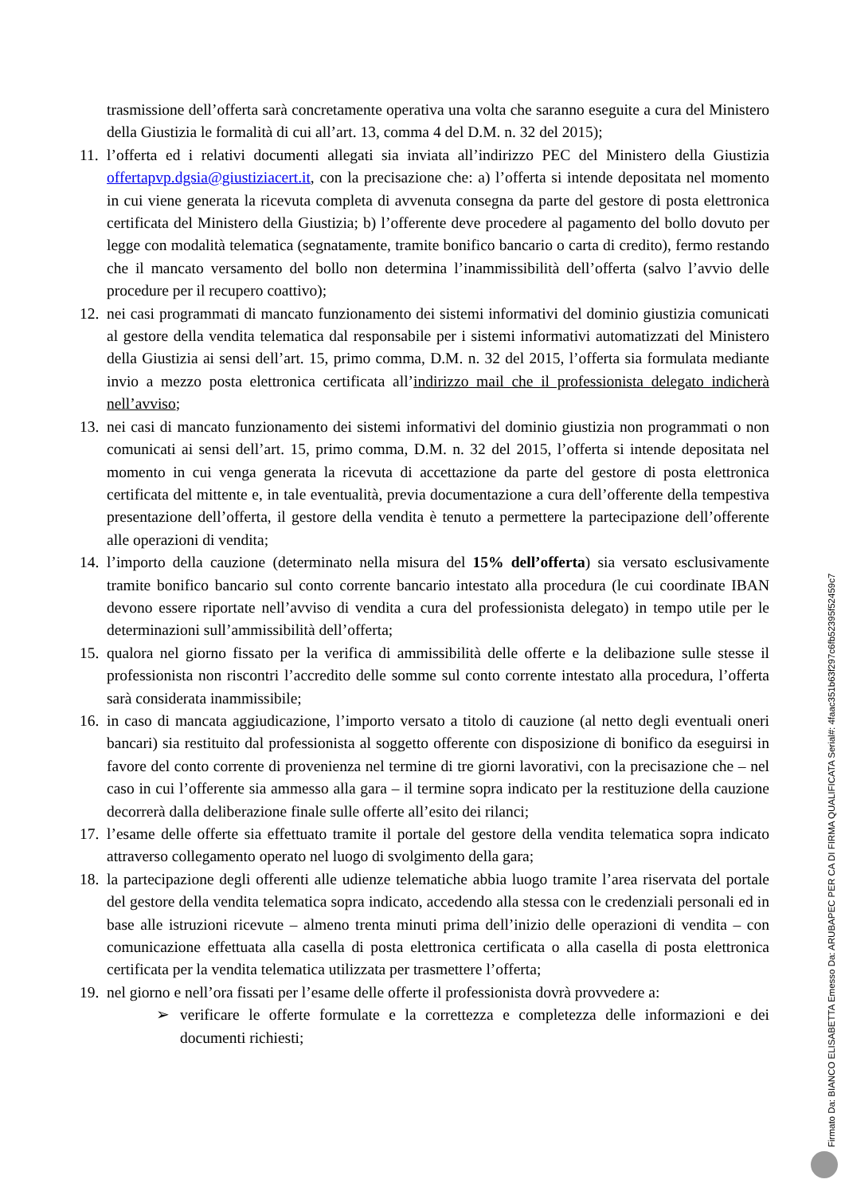trasmissione dell’offerta sarà concretamente operativa una volta che saranno eseguite a cura del Ministero della Giustizia le formalità di cui all’art. 13, comma 4 del D.M. n. 32 del 2015);
11.
l’offerta ed i relativi documenti allegati sia inviata all’indirizzo PEC del Ministero della Giustizia offertapvp.dgsia@giustiziacert.it, con la precisazione che: a) l’offerta si intende depositata nel momento in cui viene generata la ricevuta completa di avvenuta consegna da parte del gestore di posta elettronica certificata del Ministero della Giustizia; b) l’offerente deve procedere al pagamento del bollo dovuto per legge con modalità telematica (segnatamente, tramite bonifico bancario o carta di credito), fermo restando che il mancato versamento del bollo non determina l’inammissibilità dell’offerta (salvo l’avvio delle procedure per il recupero coattivo);
12.
nei casi programmati di mancato funzionamento dei sistemi informativi del dominio giustizia comunicati al gestore della vendita telematica dal responsabile per i sistemi informativi automatizzati del Ministero della Giustizia ai sensi dell’art. 15, primo comma, D.M. n. 32 del 2015, l’offerta sia formulata mediante invio a mezzo posta elettronica certificata all’indirizzo mail che il professionista delegato indicherà nell’avviso;
13.
nei casi di mancato funzionamento dei sistemi informativi del dominio giustizia non programmati o non comunicati ai sensi dell’art. 15, primo comma, D.M. n. 32 del 2015, l’offerta si intende depositata nel momento in cui venga generata la ricevuta di accettazione da parte del gestore di posta elettronica certificata del mittente e, in tale eventualità, previa documentazione a cura dell’offerente della tempestiva presentazione dell’offerta, il gestore della vendita è tenuto a permettere la partecipazione dell’offerente alle operazioni di vendita;
14.
l’importo della cauzione (determinato nella misura del 15% dell’offerta) sia versato esclusivamente tramite bonifico bancario sul conto corrente bancario intestato alla procedura (le cui coordinate IBAN devono essere riportate nell’avviso di vendita a cura del professionista delegato) in tempo utile per le determinazioni sull’ammissibilità dell’offerta;
15.
qualora nel giorno fissato per la verifica di ammissibilità delle offerte e la delibazione sulle stesse il professionista non riscontri l’accredito delle somme sul conto corrente intestato alla procedura, l’offerta sarà considerata inammissibile;
16.
in caso di mancata aggiudicazione, l’importo versato a titolo di cauzione (al netto degli eventuali oneri bancari) sia restituito dal professionista al soggetto offerente con disposizione di bonifico da eseguirsi in favore del conto corrente di provenienza nel termine di tre giorni lavorativi, con la precisazione che – nel caso in cui l’offerente sia ammesso alla gara – il termine sopra indicato per la restituzione della cauzione decorrerà dalla deliberazione finale sulle offerte all’esito dei rilanci;
17.
l’esame delle offerte sia effettuato tramite il portale del gestore della vendita telematica sopra indicato attraverso collegamento operato nel luogo di svolgimento della gara;
18.
la partecipazione degli offerenti alle udienze telematiche abbia luogo tramite l’area riservata del portale del gestore della vendita telematica sopra indicato, accedendo alla stessa con le credenziali personali ed in base alle istruzioni ricevute – almeno trenta minuti prima dell’inizio delle operazioni di vendita – con comunicazione effettuata alla casella di posta elettronica certificata o alla casella di posta elettronica certificata per la vendita telematica utilizzata per trasmettere l’offerta;
19.
nel giorno e nell’ora fissati per l’esame delle offerte il professionista dovrà provvedere a:
➢ verificare le offerte formulate e la correttezza e completezza delle informazioni e dei documenti richiesti;
Firmato Da: BIANCO ELISABETTA Emesso Da: ARUBAPEC PER CA DI FIRMA QUALIFICATA Serial#: 4faac351b63f297c6fb52395f52459c7